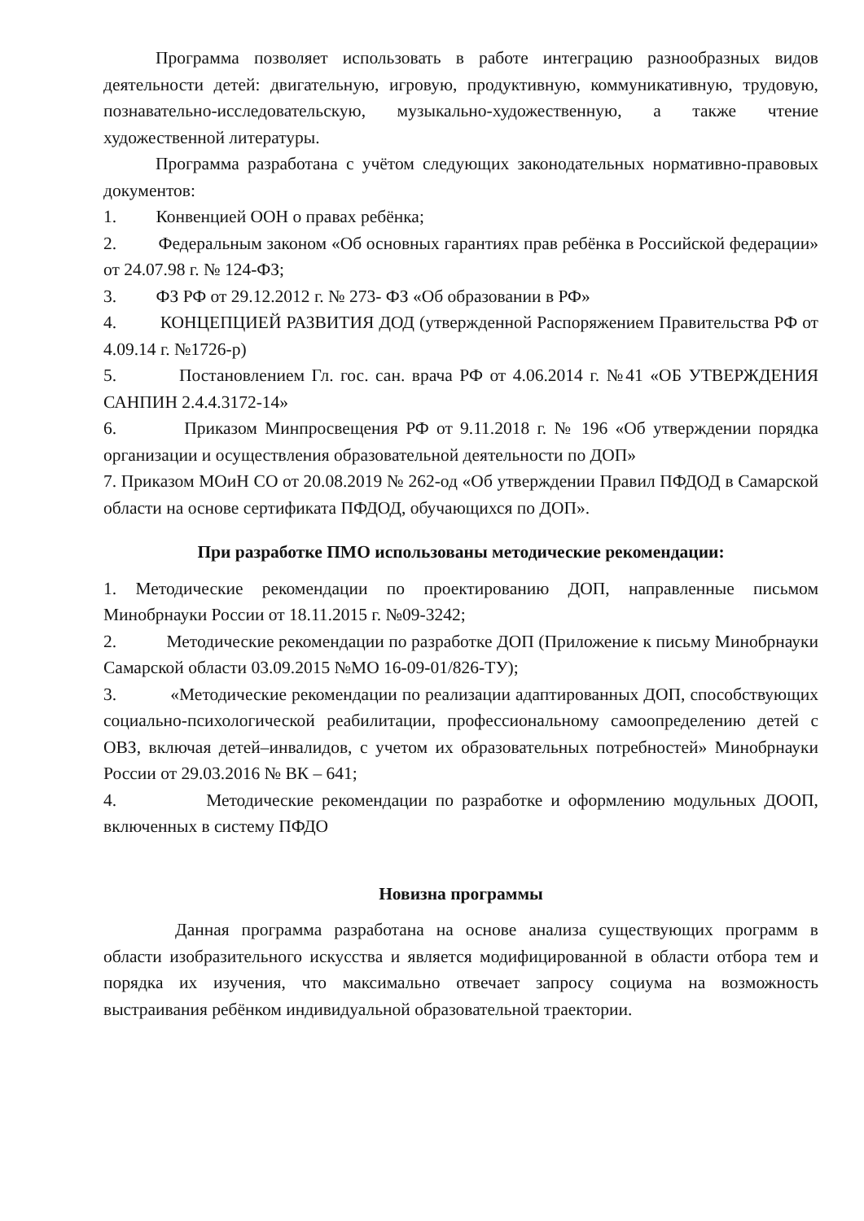Программа позволяет использовать в работе интеграцию разнообразных видов деятельности детей: двигательную, игровую, продуктивную, коммуникативную, трудовую, познавательно-исследовательскую, музыкально-художественную, а также чтение художественной литературы.
Программа разработана с учётом следующих законодательных нормативно-правовых документов:
1. Конвенцией ООН о правах ребёнка;
2. Федеральным законом «Об основных гарантиях прав ребёнка в Российской федерации» от 24.07.98 г. № 124-ФЗ;
3. ФЗ РФ от 29.12.2012 г. № 273- ФЗ «Об образовании в РФ»
4. КОНЦЕПЦИЕЙ РАЗВИТИЯ ДОД (утвержденной Распоряжением Правительства РФ от 4.09.14 г. №1726-р)
5. Постановлением Гл. гос. сан. врача РФ от 4.06.2014 г. №41 «ОБ УТВЕРЖДЕНИЯ САНПИН 2.4.4.3172-14»
6. Приказом Минпросвещения РФ от 9.11.2018 г. № 196 «Об утверждении порядка организации и осуществления образовательной деятельности по ДОП»
7. Приказом МОиН СО от 20.08.2019 № 262-од «Об утверждении Правил ПФДОД в Самарской области на основе сертификата ПФДОД, обучающихся по ДОП».
При разработке ПМО использованы методические рекомендации:
1. Методические рекомендации по проектированию ДОП, направленные письмом Минобрнауки России от 18.11.2015 г. №09-3242;
2. Методические рекомендации по разработке ДОП (Приложение к письму Минобрнауки Самарской области 03.09.2015 №МО 16-09-01/826-ТУ);
3. «Методические рекомендации по реализации адаптированных ДОП, способствующих социально-психологической реабилитации, профессиональному самоопределению детей с ОВЗ, включая детей–инвалидов, с учетом их образовательных потребностей» Минобрнауки России от 29.03.2016 № ВК – 641;
4. Методические рекомендации по разработке и оформлению модульных ДООП, включенных в систему ПФДО
Новизна программы
Данная программа разработана на основе анализа существующих программ в области изобразительного искусства и является модифицированной в области отбора тем и порядка их изучения, что максимально отвечает запросу социума на возможность выстраивания ребёнком индивидуальной образовательной траектории.